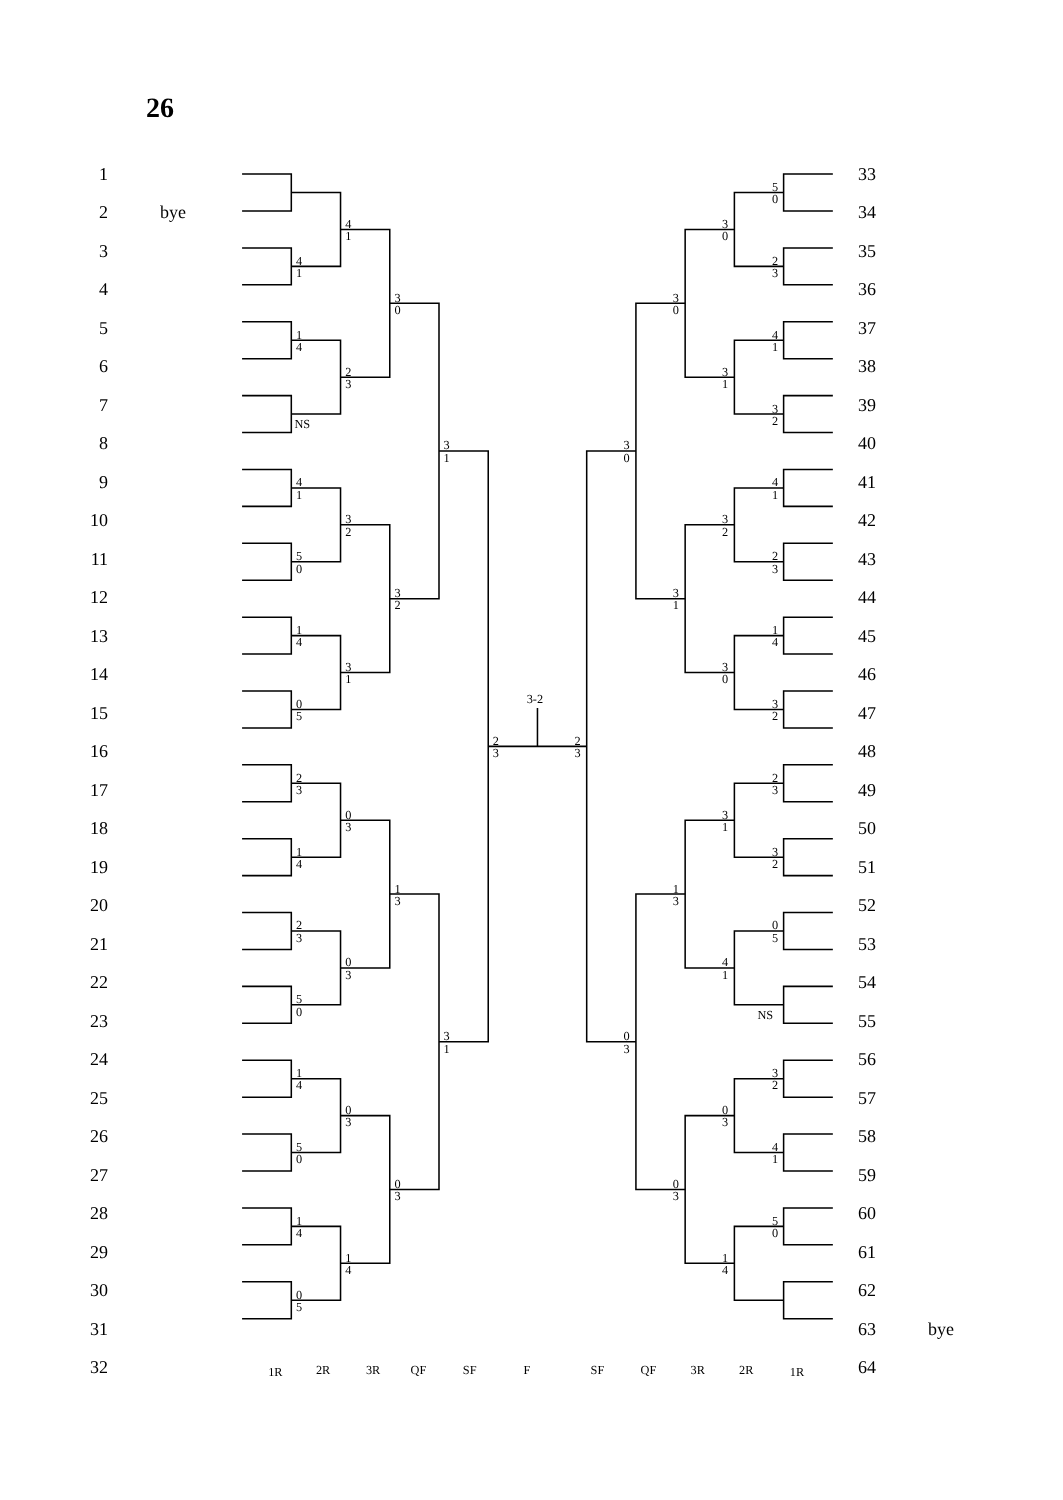26
| 1 | |
| 2 | bye |
| 3 | |
| 4 | |
| 5 | |
| 6 | |
| 7 | |
| 8 | |
| 9 | |
| 10 | |
| 11 | |
| 12 | |
| 13 | |
| 14 | |
| 15 | |
| 16 | |
| 17 | |
| 18 | |
| 19 | |
| 20 | |
| 21 | |
| 22 | |
| 23 | |
| 24 | |
| 25 | |
| 26 | |
| 27 | |
| 28 | |
| 29 | |
| 30 | |
| 31 | |
| 32 | |
4
1
1
4
NS
4
1
5
0
1
4
0
5
2
3
1
4
2
3
5
0
1
4
5
0
1
4
0
5
4
1
2
3
3
2
3
1
0
3
0
3
0
3
1
4
3
0
3
2
1
3
0
3
3
1
3
1
2
3
3-2
2
3
3
0
0
3
3
0
3
1
1
3
0
3
3
0
3
1
3
2
3
0
3
1
4
1
0
3
1
4
5
0
2
3
4
1
3
2
4
1
2
3
1
4
3
2
2
3
3
2
0
5
NS
3
2
4
1
5
0
1R
2R
3R
QF
SF
F
SF
QF
3R
2R
1R
| 33 | |
| 34 | |
| 35 | |
| 36 | |
| 37 | |
| 38 | |
| 39 | |
| 40 | |
| 41 | |
| 42 | |
| 43 | |
| 44 | |
| 45 | |
| 46 | |
| 47 | |
| 48 | |
| 49 | |
| 50 | |
| 51 | |
| 52 | |
| 53 | |
| 54 | |
| 55 | |
| 56 | |
| 57 | |
| 58 | |
| 59 | |
| 60 | |
| 61 | |
| 62 | |
| 63 | bye |
| 64 | |